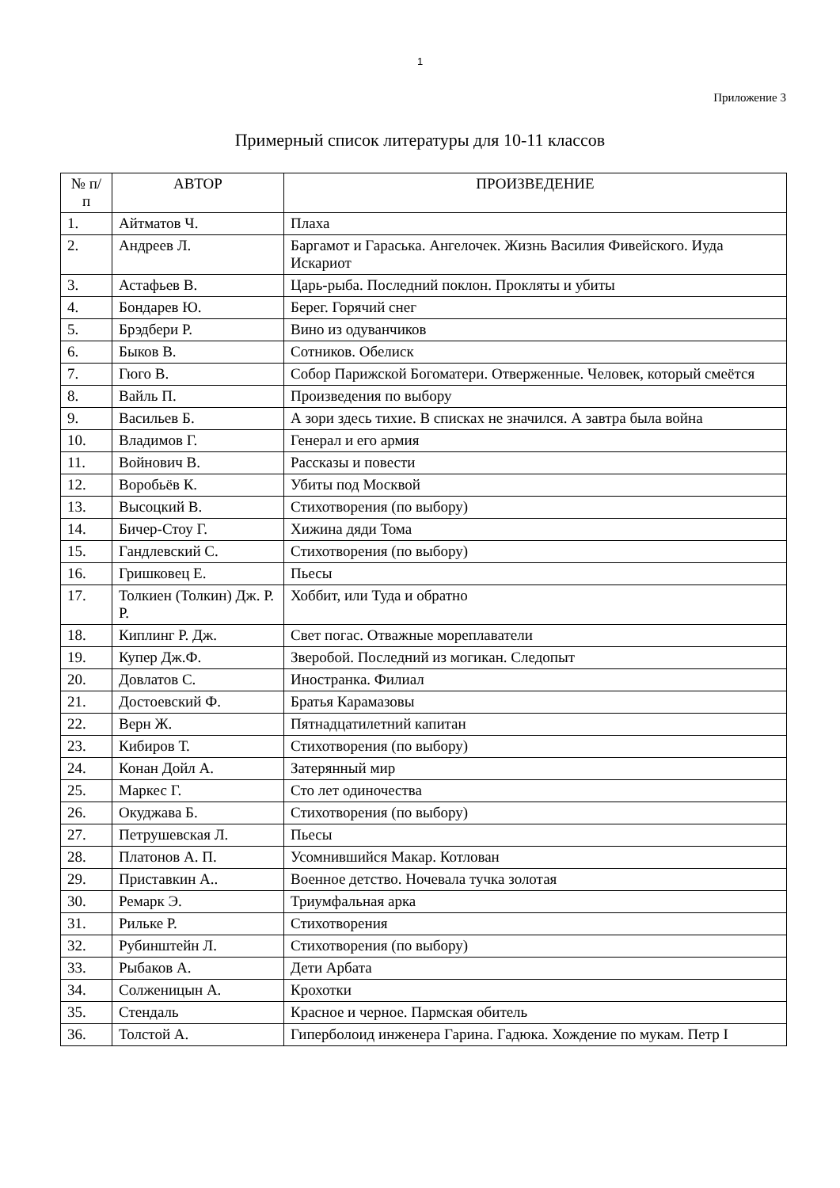1
Приложение 3
Примерный список литературы для 10-11 классов
| № п/п | АВТОР | ПРОИЗВЕДЕНИЕ |
| --- | --- | --- |
| 1. | Айтматов Ч. | Плаха |
| 2. | Андреев Л. | Баргамот и Гараська. Ангелочек. Жизнь Василия Фивейского. Иуда Искариот |
| 3. | Астафьев В. | Царь-рыба. Последний поклон. Прокляты и убиты |
| 4. | Бондарев Ю. | Берег. Горячий снег |
| 5. | Брэдбери Р. | Вино из одуванчиков |
| 6. | Быков В. | Сотников. Обелиск |
| 7. | Гюго В. | Собор Парижской Богоматери. Отверженные. Человек, который смеётся |
| 8. | Вайль П. | Произведения по выбору |
| 9. | Васильев Б. | А зори здесь тихие. В списках не значился. А завтра была война |
| 10. | Владимов Г. | Генерал и его армия |
| 11. | Войнович В. | Рассказы и повести |
| 12. | Воробьёв К. | Убиты под Москвой |
| 13. | Высоцкий В. | Стихотворения (по выбору) |
| 14. | Бичер-Стоу Г. | Хижина дяди Тома |
| 15. | Гандлевский С. | Стихотворения (по выбору) |
| 16. | Гришковец Е. | Пьесы |
| 17. | Толкиен (Толкин) Дж. Р. Р. | Хоббит, или Туда и обратно |
| 18. | Киплинг Р. Дж. | Свет погас. Отважные мореплаватели |
| 19. | Купер Дж.Ф. | Зверобой. Последний из могикан. Следопыт |
| 20. | Довлатов С. | Иностранка. Филиал |
| 21. | Достоевский Ф. | Братья Карамазовы |
| 22. | Верн Ж. | Пятнадцатилетний капитан |
| 23. | Кибиров Т. | Стихотворения (по выбору) |
| 24. | Конан Дойл А. | Затерянный мир |
| 25. | Маркес Г. | Сто лет одиночества |
| 26. | Окуджава Б. | Стихотворения (по выбору) |
| 27. | Петрушевская Л. | Пьесы |
| 28. | Платонов А. П. | Усомнившийся Макар. Котлован |
| 29. | Приставкин А.. | Военное детство. Ночевала тучка золотая |
| 30. | Ремарк Э. | Триумфальная арка |
| 31. | Рильке Р. | Стихотворения |
| 32. | Рубинштейн Л. | Стихотворения (по выбору) |
| 33. | Рыбаков А. | Дети Арбата |
| 34. | Солженицын А. | Крохотки |
| 35. | Стендаль | Красное и черное. Пармская обитель |
| 36. | Толстой А. | Гиперболоид инженера Гарина. Гадюка. Хождение по мукам. Петр I |